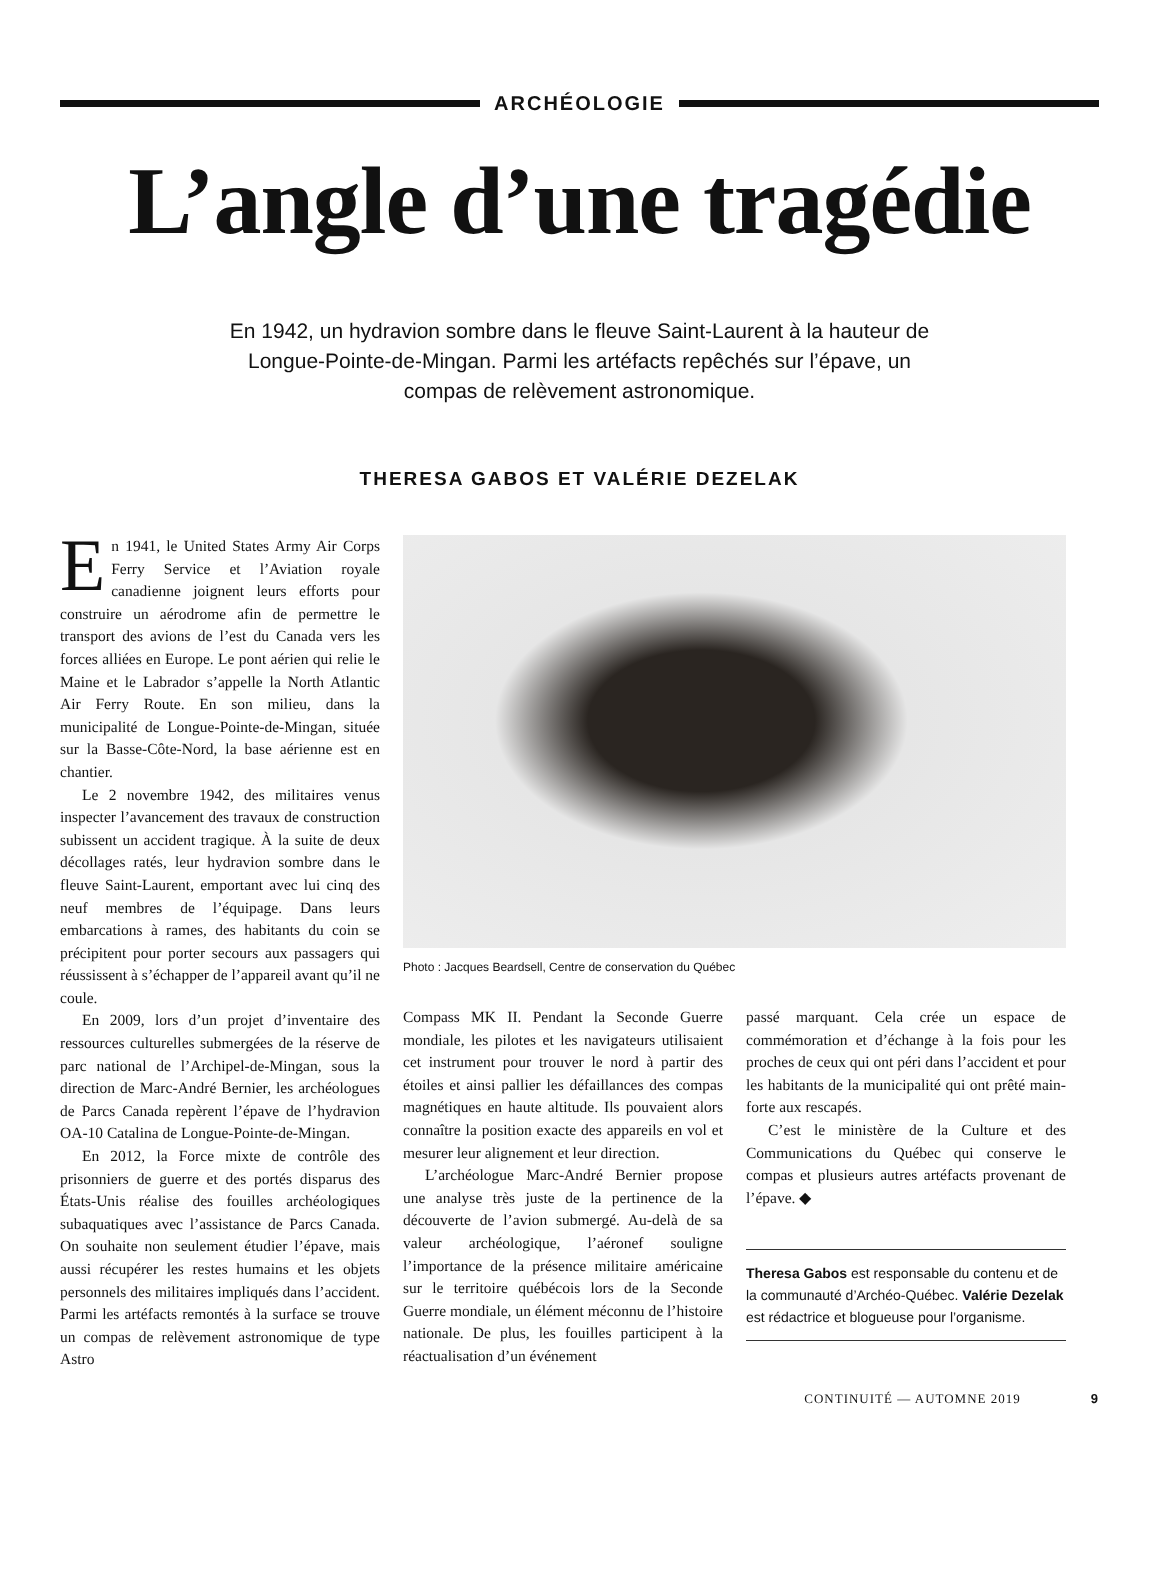ARCHÉOLOGIE
L’angle d’une tragédie
En 1942, un hydravion sombre dans le fleuve Saint-Laurent à la hauteur de Longue-Pointe-de-Mingan. Parmi les artéfacts repêchés sur l’épave, un compas de relèvement astronomique.
THERESA GABOS ET VALÉRIE DEZELAK
En 1941, le United States Army Air Corps Ferry Service et l’Aviation royale canadienne joignent leurs efforts pour construire un aérodrome afin de permettre le transport des avions de l’est du Canada vers les forces alliées en Europe. Le pont aérien qui relie le Maine et le Labrador s’appelle la North Atlantic Air Ferry Route. En son milieu, dans la municipalité de Longue-Pointe-de-Mingan, située sur la Basse-Côte-Nord, la base aérienne est en chantier.
Le 2 novembre 1942, des militaires venus inspecter l’avancement des travaux de construction subissent un accident tragique. À la suite de deux décollages ratés, leur hydravion sombre dans le fleuve Saint-Laurent, emportant avec lui cinq des neuf membres de l’équipage. Dans leurs embarcations à rames, des habitants du coin se précipitent pour porter secours aux passagers qui réussissent à s’échapper de l’appareil avant qu’il ne coule.
En 2009, lors d’un projet d’inventaire des ressources culturelles submergées de la réserve de parc national de l’Archipel-de-Mingan, sous la direction de Marc-André Bernier, les archéologues de Parcs Canada repèrent l’épave de l’hydravion OA-10 Catalina de Longue-Pointe-de-Mingan.
En 2012, la Force mixte de contrôle des prisonniers de guerre et des portés disparus des États-Unis réalise des fouilles archéologiques subaquatiques avec l’assistance de Parcs Canada. On souhaite non seulement étudier l’épave, mais aussi récupérer les restes humains et les objets personnels des militaires impliqués dans l’accident. Parmi les artéfacts remontés à la surface se trouve un compas de relèvement astronomique de type Astro
Photo : Jacques Beardsell, Centre de conservation du Québec
Compass MK II. Pendant la Seconde Guerre mondiale, les pilotes et les navigateurs utilisaient cet instrument pour trouver le nord à partir des étoiles et ainsi pallier les défaillances des compas magnétiques en haute altitude. Ils pouvaient alors connaître la position exacte des appareils en vol et mesurer leur alignement et leur direction.
L’archéologue Marc-André Bernier propose une analyse très juste de la pertinence de la découverte de l’avion submergé. Au-delà de sa valeur archéologique, l’aéronef souligne l’importance de la présence militaire américaine sur le territoire québécois lors de la Seconde Guerre mondiale, un élément méconnu de l’histoire nationale. De plus, les fouilles participent à la réactualisation d’un événement
passé marquant. Cela crée un espace de commémoration et d’échange à la fois pour les proches de ceux qui ont péri dans l’accident et pour les habitants de la municipalité qui ont prêté main-forte aux rescapés.
C’est le ministère de la Culture et des Communications du Québec qui conserve le compas et plusieurs autres artéfacts provenant de l’épave. ◆
Theresa Gabos est responsable du contenu et de la communauté d’Archéo-Québec. Valérie Dezelak est rédactrice et blogueuse pour l’organisme.
CONTINUITÉ — AUTOMNE 2019 9